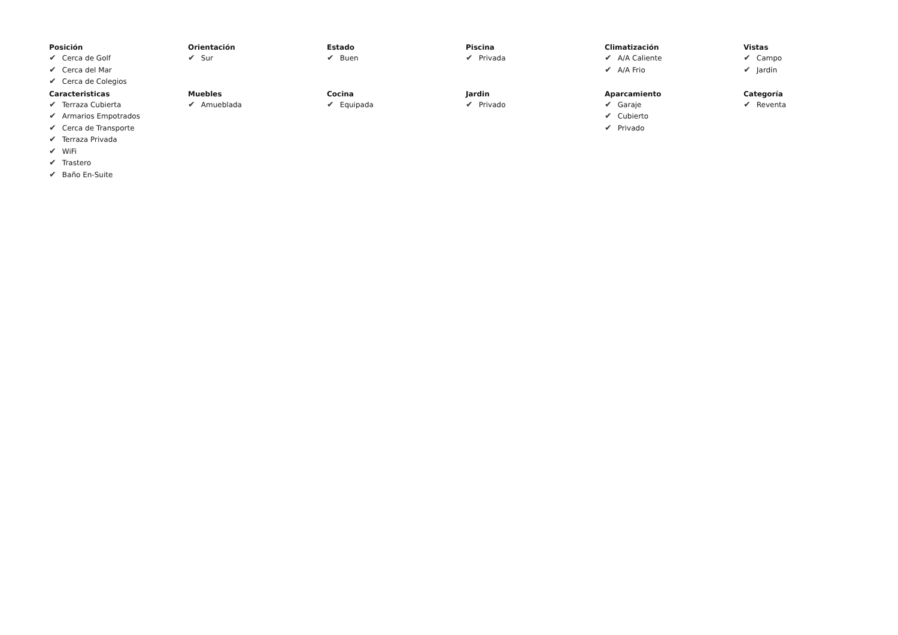Posición
✔ Cerca de Golf
✔ Cerca del Mar
✔ Cerca de Colegios
Orientación
✔ Sur
Estado
✔ Buen
Piscina
✔ Privada
Climatización
✔ A/A Caliente
✔ A/A Frio
Vistas
✔ Campo
✔ Jardín
Caracteristicas
✔ Terraza Cubierta
✔ Armarios Empotrados
✔ Cerca de Transporte
✔ Terraza Privada
✔ WiFi
✔ Trastero
✔ Baño En-Suite
Muebles
✔ Amueblada
Cocina
✔ Equipada
Jardin
✔ Privado
Aparcamiento
✔ Garaje
✔ Cubierto
✔ Privado
Categoría
✔ Reventa